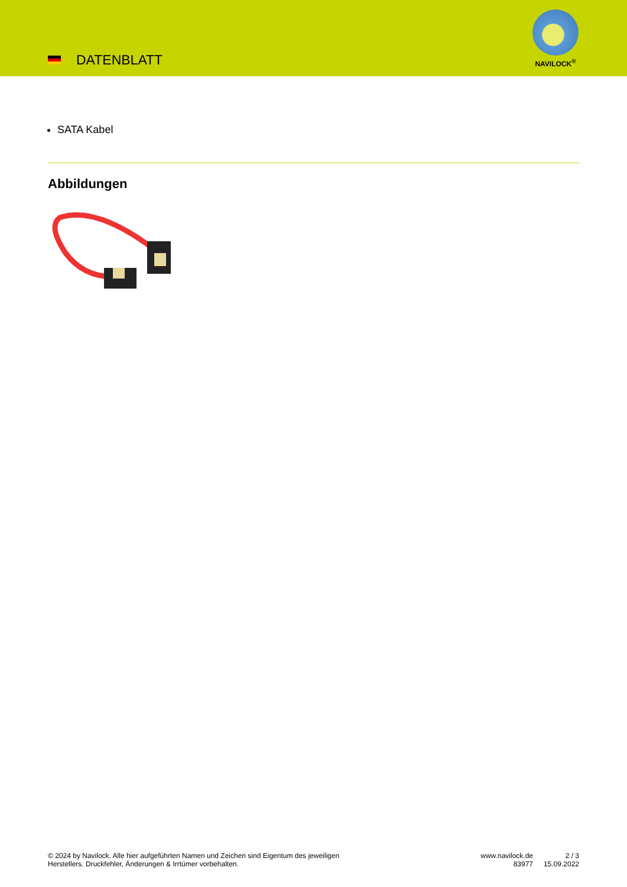DATENBLATT
NAVILOCK<sup>®</sup>
SATA Kabel
Abbildungen
© 2024 by Navilock. Alle hier aufgeführten Namen und Zeichen sind Eigentum des jeweiligen
Herstellers. Druckfehler, Änderungen & Irrtümer vorbehalten.
www.navilock.de
83977
2 / 3
15.09.2022